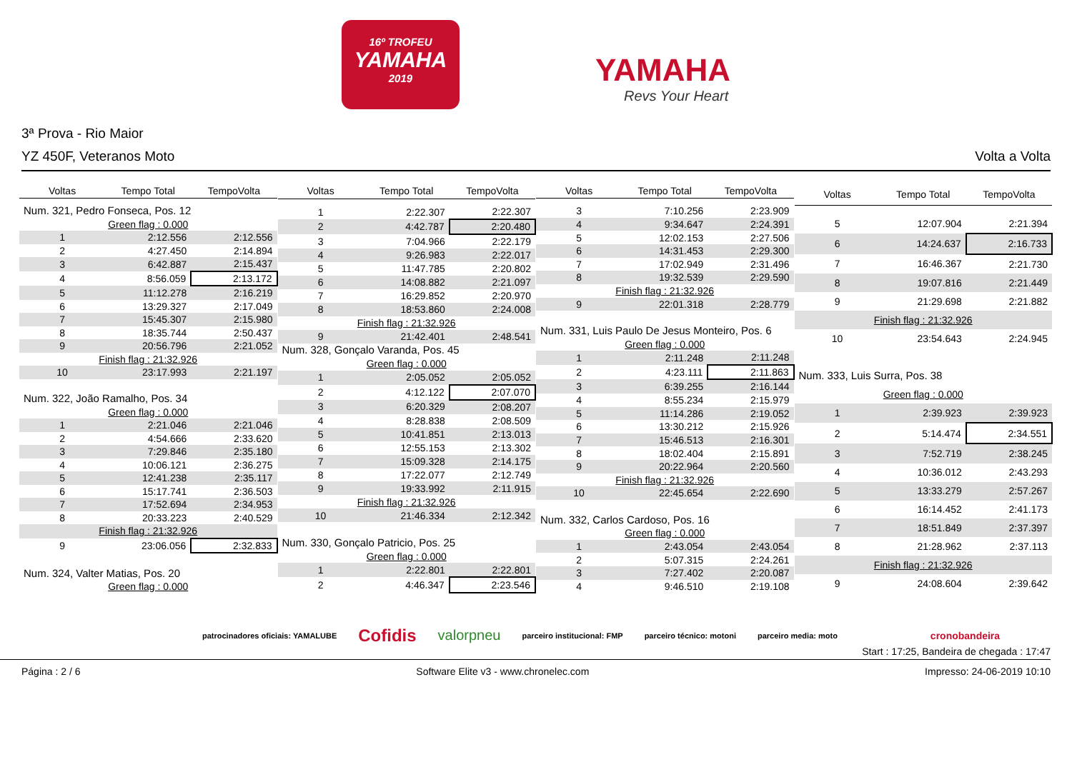16º TROFEU
YAMAHA
2019
YAMAHA
Revs Your Heart
3ª Prova - Rio Maior
YZ 450F, Veteranos Moto Volta a Volta
| Voltas | Tempo Total | TempoVolta |
| --- | --- | --- |
| Num. 321, Pedro Fonseca, Pos. 12 | | |
| Green flag : 0.000 | | |
| 1 | 2:12.556 | 2:12.556 |
| 2 | 4:27.450 | 2:14.894 |
| 3 | 6:42.887 | 2:15.437 |
| 4 | 8:56.059 | 2:13.172 |
| 5 | 11:12.278 | 2:16.219 |
| 6 | 13:29.327 | 2:17.049 |
| 7 | 15:45.307 | 2:15.980 |
| 8 | 18:35.744 | 2:50.437 |
| 9 | 20:56.796 | 2:21.052 |
| Finish flag : 21:32.926 | | |
| 10 | 23:17.993 | 2:21.197 |
| Num. 322, João Ramalho, Pos. 34 | | |
| Green flag : 0.000 | | |
| 1 | 2:21.046 | 2:21.046 |
| 2 | 4:54.666 | 2:33.620 |
| 3 | 7:29.846 | 2:35.180 |
| 4 | 10:06.121 | 2:36.275 |
| 5 | 12:41.238 | 2:35.117 |
| 6 | 15:17.741 | 2:36.503 |
| 7 | 17:52.694 | 2:34.953 |
| 8 | 20:33.223 | 2:40.529 |
| Finish flag : 21:32.926 | | |
| 9 | 23:06.056 | 2:32.833 |
| Num. 324, Valter Matias, Pos. 20 | | |
| Green flag : 0.000 | | |
| Voltas | Tempo Total | TempoVolta |
| --- | --- | --- |
| 1 | 2:22.307 | 2:22.307 |
| 2 | 4:42.787 | 2:20.480 |
| 3 | 7:04.966 | 2:22.179 |
| 4 | 9:26.983 | 2:22.017 |
| 5 | 11:47.785 | 2:20.802 |
| 6 | 14:08.882 | 2:21.097 |
| 7 | 16:29.852 | 2:20.970 |
| 8 | 18:53.860 | 2:24.008 |
| Finish flag : 21:32.926 | | |
| 9 | 21:42.401 | 2:48.541 |
| Num. 328, Gonçalo Varanda, Pos. 45 | | |
| Green flag : 0.000 | | |
| 1 | 2:05.052 | 2:05.052 |
| 2 | 4:12.122 | 2:07.070 |
| 3 | 6:20.329 | 2:08.207 |
| 4 | 8:28.838 | 2:08.509 |
| 5 | 10:41.851 | 2:13.013 |
| 6 | 12:55.153 | 2:13.302 |
| 7 | 15:09.328 | 2:14.175 |
| 8 | 17:22.077 | 2:12.749 |
| 9 | 19:33.992 | 2:11.915 |
| Finish flag : 21:32.926 | | |
| 10 | 21:46.334 | 2:12.342 |
| Num. 330, Gonçalo Patricio, Pos. 25 | | |
| Green flag : 0.000 | | |
| 1 | 2:22.801 | 2:22.801 |
| 2 | 4:46.347 | 2:23.546 |
| Voltas | Tempo Total | TempoVolta |
| --- | --- | --- |
| 3 | 7:10.256 | 2:23.909 |
| 4 | 9:34.647 | 2:24.391 |
| 5 | 12:02.153 | 2:27.506 |
| 6 | 14:31.453 | 2:29.300 |
| 7 | 17:02.949 | 2:31.496 |
| 8 | 19:32.539 | 2:29.590 |
| Finish flag : 21:32.926 | | |
| 9 | 22:01.318 | 2:28.779 |
| Num. 331, Luis Paulo De Jesus Monteiro, Pos. 6 | | |
| Green flag : 0.000 | | |
| 1 | 2:11.248 | 2:11.248 |
| 2 | 4:23.111 | 2:11.863 |
| 3 | 6:39.255 | 2:16.144 |
| 4 | 8:55.234 | 2:15.979 |
| 5 | 11:14.286 | 2:19.052 |
| 6 | 13:30.212 | 2:15.926 |
| 7 | 15:46.513 | 2:16.301 |
| 8 | 18:02.404 | 2:15.891 |
| 9 | 20:22.964 | 2:20.560 |
| Finish flag : 21:32.926 | | |
| 10 | 22:45.654 | 2:22.690 |
| Num. 332, Carlos Cardoso, Pos. 16 | | |
| Green flag : 0.000 | | |
| 1 | 2:43.054 | 2:43.054 |
| 2 | 5:07.315 | 2:24.261 |
| 3 | 7:27.402 | 2:20.087 |
| 4 | 9:46.510 | 2:19.108 |
| Voltas | Tempo Total | TempoVolta |
| --- | --- | --- |
| 5 | 12:07.904 | 2:21.394 |
| 6 | 14:24.637 | 2:16.733 |
| 7 | 16:46.367 | 2:21.730 |
| 8 | 19:07.816 | 2:21.449 |
| 9 | 21:29.698 | 2:21.882 |
| Finish flag : 21:32.926 | | |
| 10 | 23:54.643 | 2:24.945 |
| Num. 333, Luis Surra, Pos. 38 | | |
| Green flag : 0.000 | | |
| 1 | 2:39.923 | 2:39.923 |
| 2 | 5:14.474 | 2:34.551 |
| 3 | 7:52.719 | 2:38.245 |
| 4 | 10:36.012 | 2:43.293 |
| 5 | 13:33.279 | 2:57.267 |
| 6 | 16:14.452 | 2:41.173 |
| 7 | 18:51.849 | 2:37.397 |
| 8 | 21:28.962 | 2:37.113 |
| Finish flag : 21:32.926 | | |
| 9 | 24:08.604 | 2:39.642 |
patrocinadores oficiais: YAMALUBE
Cofidis
valorpneu
parceiro institucional: FMP parceiro técnico: motoni parceiro media: moto
cronobandeira
Start : 17:25, Bandeira de chegada : 17:47
Página : 2 / 6 Software Elite v3 - www.chronelec.com Impresso: 24-06-2019 10:10